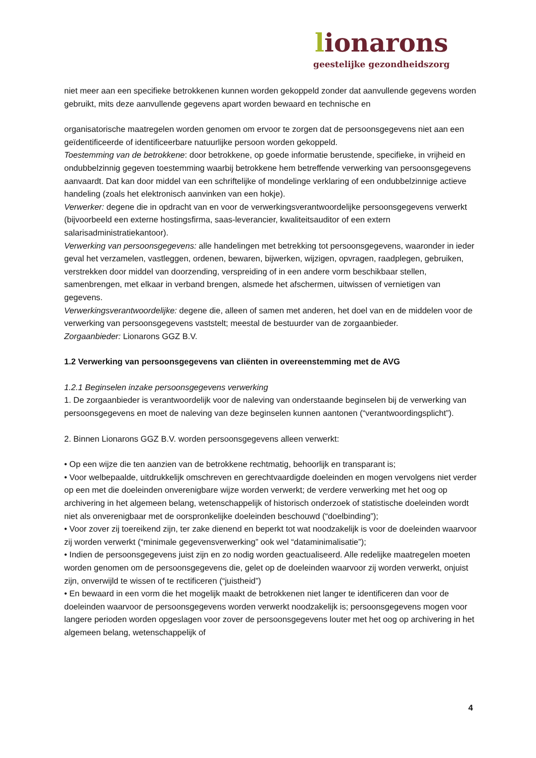lionarons
geestelijke gezondheidszorg
niet meer aan een specifieke betrokkenen kunnen worden gekoppeld zonder dat aanvullende gegevens worden gebruikt, mits deze aanvullende gegevens apart worden bewaard en technische en
organisatorische maatregelen worden genomen om ervoor te zorgen dat de persoonsgegevens niet aan een geïdentificeerde of identificeerbare natuurlijke persoon worden gekoppeld.
Toestemming van de betrokkene: door betrokkene, op goede informatie berustende, specifieke, in vrijheid en ondubbelzinnig gegeven toestemming waarbij betrokkene hem betreffende verwerking van persoonsgegevens aanvaardt. Dat kan door middel van een schriftelijke of mondelinge verklaring of een ondubbelzinnige actieve handeling (zoals het elektronisch aanvinken van een hokje).
Verwerker: degene die in opdracht van en voor de verwerkingsverantwoordelijke persoonsgegevens verwerkt (bijvoorbeeld een externe hostingsfirma, saas-leverancier, kwaliteitsauditor of een extern salarisadministratiekantoor).
Verwerking van persoonsgegevens: alle handelingen met betrekking tot persoonsgegevens, waaronder in ieder geval het verzamelen, vastleggen, ordenen, bewaren, bijwerken, wijzigen, opvragen, raadplegen, gebruiken, verstrekken door middel van doorzending, verspreiding of in een andere vorm beschikbaar stellen, samenbrengen, met elkaar in verband brengen, alsmede het afschermen, uitwissen of vernietigen van gegevens.
Verwerkingsverantwoordelijke: degene die, alleen of samen met anderen, het doel van en de middelen voor de verwerking van persoonsgegevens vaststelt; meestal de bestuurder van de zorgaanbieder.
Zorgaanbieder: Lionarons GGZ B.V.
1.2 Verwerking van persoonsgegevens van cliënten in overeenstemming met de AVG
1.2.1 Beginselen inzake persoonsgegevens verwerking
1. De zorgaanbieder is verantwoordelijk voor de naleving van onderstaande beginselen bij de verwerking van persoonsgegevens en moet de naleving van deze beginselen kunnen aantonen (“verantwoordingsplicht”).
2. Binnen Lionarons GGZ B.V. worden persoonsgegevens alleen verwerkt:
• Op een wijze die ten aanzien van de betrokkene rechtmatig, behoorlijk en transparant is;
• Voor welbepaalde, uitdrukkelijk omschreven en gerechtvaardigde doeleinden en mogen vervolgens niet verder op een met die doeleinden onverenigbare wijze worden verwerkt; de verdere verwerking met het oog op archivering in het algemeen belang, wetenschappelijk of historisch onderzoek of statistische doeleinden wordt niet als onverenigbaar met de oorspronkelijke doeleinden beschouwd (“doelbinding”);
• Voor zover zij toereikend zijn, ter zake dienend en beperkt tot wat noodzakelijk is voor de doeleinden waarvoor zij worden verwerkt (“minimale gegevensverwerking” ook wel “dataminimalisatie”);
• Indien de persoonsgegevens juist zijn en zo nodig worden geactualiseerd. Alle redelijke maatregelen moeten worden genomen om de persoonsgegevens die, gelet op de doeleinden waarvoor zij worden verwerkt, onjuist zijn, onverwijld te wissen of te rectificeren (“juistheid”)
• En bewaard in een vorm die het mogelijk maakt de betrokkenen niet langer te identificeren dan voor de doeleinden waarvoor de persoonsgegevens worden verwerkt noodzakelijk is; persoonsgegevens mogen voor langere perioden worden opgeslagen voor zover de persoonsgegevens louter met het oog op archivering in het algemeen belang, wetenschappelijk of
4